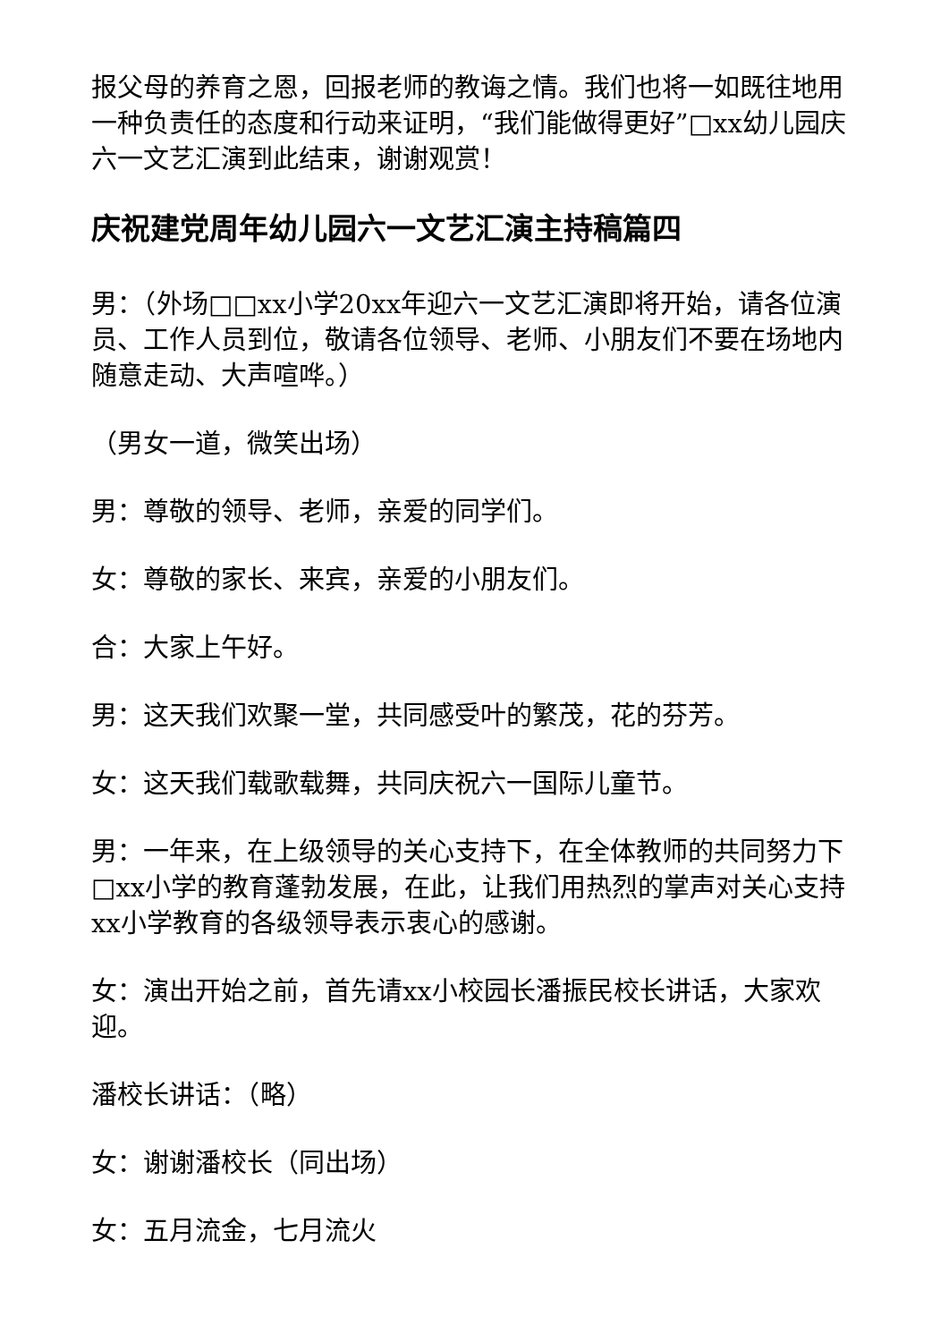报父母的养育之恩，回报老师的教诲之情。我们也将一如既往地用一种负责任的态度和行动来证明，“我们能做得更好”□xx幼儿园庆六一文艺汇演到此结束，谢谢观赏！
庆祝建党周年幼儿园六一文艺汇演主持稿篇四
男：（外场□□xx小学20xx年迎六一文艺汇演即将开始，请各位演员、工作人员到位，敬请各位领导、老师、小朋友们不要在场地内随意走动、大声喧哗。）
（男女一道，微笑出场）
男：尊敬的领导、老师，亲爱的同学们。
女：尊敬的家长、来宾，亲爱的小朋友们。
合：大家上午好。
男：这天我们欢聚一堂，共同感受叶的繁茂，花的芬芳。
女：这天我们载歌载舞，共同庆祝六一国际儿童节。
男：一年来，在上级领导的关心支持下，在全体教师的共同努力下□xx小学的教育蓬勃发展，在此，让我们用热烈的掌声对关心支持xx小学教育的各级领导表示衷心的感谢。
女：演出开始之前，首先请xx小校园长潘振民校长讲话，大家欢迎。
潘校长讲话：（略）
女：谢谢潘校长（同出场）
女：五月流金，七月流火